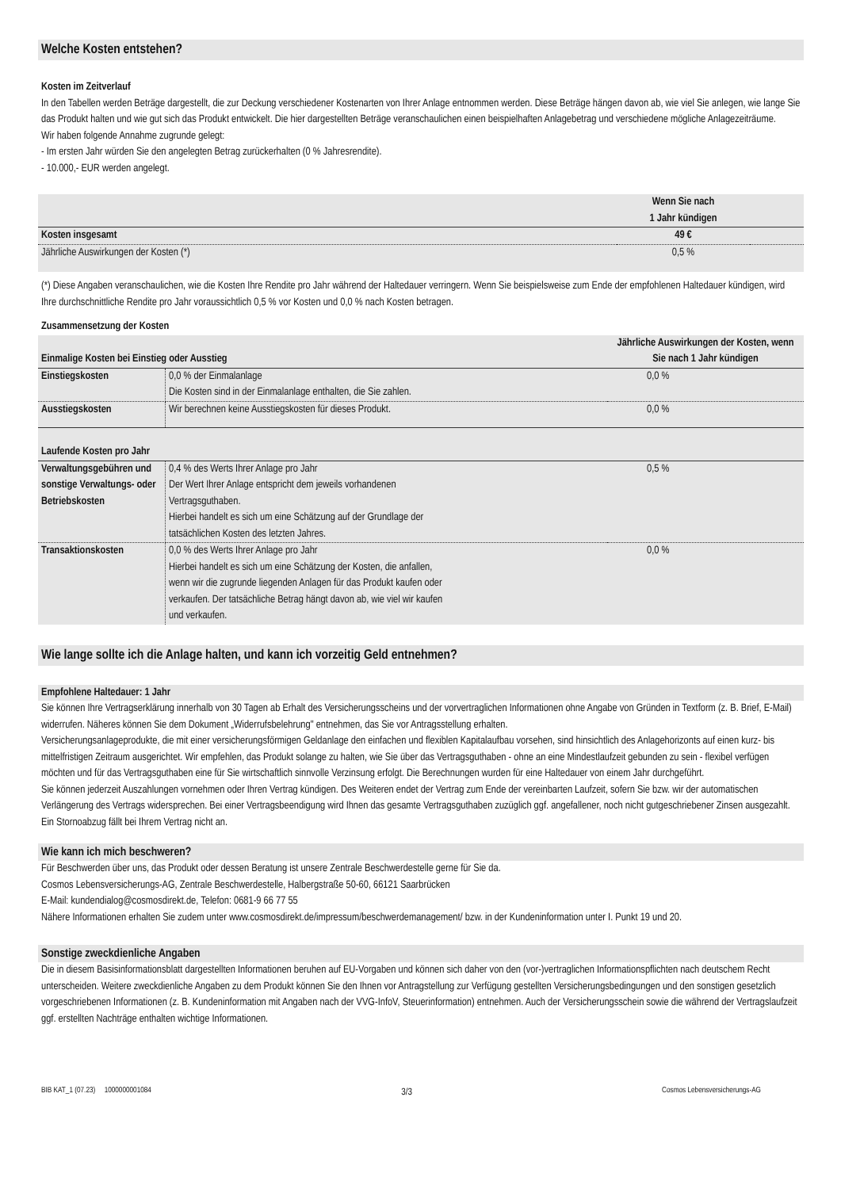Welche Kosten entstehen?
Kosten im Zeitverlauf
In den Tabellen werden Beträge dargestellt, die zur Deckung verschiedener Kostenarten von Ihrer Anlage entnommen werden. Diese Beträge hängen davon ab, wie viel Sie anlegen, wie lange Sie das Produkt halten und wie gut sich das Produkt entwickelt. Die hier dargestellten Beträge veranschaulichen einen beispielhaften Anlagebetrag und verschiedene mögliche Anlagezeiträume.
Wir haben folgende Annahme zugrunde gelegt:
- Im ersten Jahr würden Sie den angelegten Betrag zurückerhalten (0 % Jahresrendite).
- 10.000,- EUR werden angelegt.
| | Wenn Sie nach 1 Jahr kündigen | |
| Kosten insgesamt | 49 € | |
| Jährliche Auswirkungen der Kosten (*) | 0,5 % | |
(*) Diese Angaben veranschaulichen, wie die Kosten Ihre Rendite pro Jahr während der Haltedauer verringern. Wenn Sie beispielsweise zum Ende der empfohlenen Haltedauer kündigen, wird Ihre durchschnittliche Rendite pro Jahr voraussichtlich 0,5 % vor Kosten und 0,0 % nach Kosten betragen.
Zusammensetzung der Kosten
| Einmalige Kosten bei Einstieg oder Ausstieg | | Jährliche Auswirkungen der Kosten, wenn Sie nach 1 Jahr kündigen |
| Einstiegskosten | 0,0 % der Einmalanlage Die Kosten sind in der Einmalanlage enthalten, die Sie zahlen. | 0,0 % |
| Ausstiegskosten | Wir berechnen keine Ausstiegskosten für dieses Produkt. | 0,0 % |
| Laufende Kosten pro Jahr | | |
| Verwaltungsgebühren und sonstige Verwaltungs- oder Betriebskosten | 0,4 % des Werts Ihrer Anlage pro Jahr Der Wert Ihrer Anlage entspricht dem jeweils vorhandenen Vertragsguthaben. Hierbei handelt es sich um eine Schätzung auf der Grundlage der tatsächlichen Kosten des letzten Jahres. | 0,5 % |
| Transaktionskosten | 0,0 % des Werts Ihrer Anlage pro Jahr Hierbei handelt es sich um eine Schätzung der Kosten, die anfallen, wenn wir die zugrunde liegenden Anlagen für das Produkt kaufen oder verkaufen. Der tatsächliche Betrag hängt davon ab, wie viel wir kaufen und verkaufen. | 0,0 % |
Wie lange sollte ich die Anlage halten, und kann ich vorzeitig Geld entnehmen?
Empfohlene Haltedauer: 1 Jahr
Sie können Ihre Vertragserklärung innerhalb von 30 Tagen ab Erhalt des Versicherungsscheins und der vorvertraglichen Informationen ohne Angabe von Gründen in Textform (z. B. Brief, E-Mail) widerrufen. Näheres können Sie dem Dokument „Widerrufsbelehrung" entnehmen, das Sie vor Antragsstellung erhalten.
Versicherungsanlageprodukte, die mit einer versicherungsförmigen Geldanlage den einfachen und flexiblen Kapitalaufbau vorsehen, sind hinsichtlich des Anlagehorizonts auf einen kurz- bis mittelfristigen Zeitraum ausgerichtet. Wir empfehlen, das Produkt solange zu halten, wie Sie über das Vertragsguthaben - ohne an eine Mindestlaufzeit gebunden zu sein - flexibel verfügen möchten und für das Vertragsguthaben eine für Sie wirtschaftlich sinnvolle Verzinsung erfolgt. Die Berechnungen wurden für eine Haltedauer von einem Jahr durchgeführt.
Sie können jederzeit Auszahlungen vornehmen oder Ihren Vertrag kündigen. Des Weiteren endet der Vertrag zum Ende der vereinbarten Laufzeit, sofern Sie bzw. wir der automatischen Verlängerung des Vertrags widersprechen. Bei einer Vertragsbeendigung wird Ihnen das gesamte Vertragsguthaben zuzüglich ggf. angefallener, noch nicht gutgeschriebener Zinsen ausgezahlt. Ein Stornoabzug fällt bei Ihrem Vertrag nicht an.
Wie kann ich mich beschweren?
Für Beschwerden über uns, das Produkt oder dessen Beratung ist unsere Zentrale Beschwerdestelle gerne für Sie da.
Cosmos Lebensversicherungs-AG, Zentrale Beschwerdestelle, Halbergstraße 50-60, 66121 Saarbrücken
E-Mail: kundendialog@cosmosdirekt.de, Telefon: 0681-9 66 77 55
Nähere Informationen erhalten Sie zudem unter www.cosmosdirekt.de/impressum/beschwerdemanagement/ bzw. in der Kundeninformation unter I. Punkt 19 und 20.
Sonstige zweckdienliche Angaben
Die in diesem Basisinformationsblatt dargestellten Informationen beruhen auf EU-Vorgaben und können sich daher von den (vor-)vertraglichen Informationspflichten nach deutschem Recht unterscheiden. Weitere zweckdienliche Angaben zu dem Produkt können Sie den Ihnen vor Antragstellung zur Verfügung gestellten Versicherungsbedingungen und den sonstigen gesetzlich vorgeschriebenen Informationen (z. B. Kundeninformation mit Angaben nach der VVG-InfoV, Steuerinformation) entnehmen. Auch der Versicherungsschein sowie die während der Vertragslaufzeit ggf. erstellten Nachträge enthalten wichtige Informationen.
BIB KAT_1 (07.23) 1000000001084 3/3 Cosmos Lebensversicherungs-AG